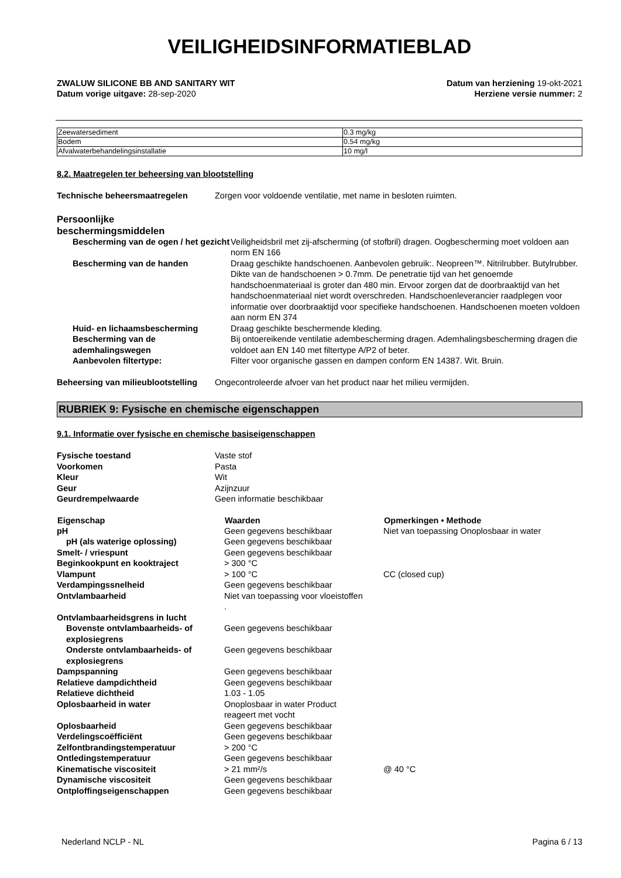VEILIGHEIDSINFORMATIEBLAD
ZWALUW SILICONE BB AND SANITARY WIT Datum van herziening 19-okt-2021
Datum vorige uitgave: 28-sep-2020 Herziene versie nummer: 2
| Zeewatersediment | 0.3 mg/kg |
| Bodem | 0.54 mg/kg |
| Afvalwaterbehandelingsinstallatie | 10 mg/l |
8.2. Maatregelen ter beheersing van blootstelling
| Technische beheersmaatregelen | Zorgen voor voldoende ventilatie, met name in besloten ruimten. |
Persoonlijke
beschermingsmiddelen
| Bescherming van de ogen / het gezicht | Veiligheidsbril met zij-afscherming (of stofbril) dragen. Oogbescherming moet voldoen aan norm EN 166 |
| Bescherming van de handen | Draag geschikte handschoenen. Aanbevolen gebruik:. Neopreen™. Nitrilrubber. Butylrubber. Dikte van de handschoenen > 0.7mm. De penetratie tijd van het genoemde handschoenmateriaal is groter dan 480 min. Ervoor zorgen dat de doorbraaktijd van het handschoenmateriaal niet wordt overschreden. Handschoenleverancier raadplegen voor informatie over doorbraaktijd voor specifieke handschoenen. Handschoenen moeten voldoen aan norm EN 374 |
| Huid- en lichaamsbescherming | Draag geschikte beschermende kleding. |
| Bescherming van de ademhalingswegen | Bij ontoereikende ventilatie adembescherming dragen. Ademhalingsbescherming dragen die voldoet aan EN 140 met filtertype A/P2 of beter. |
| Aanbevolen filtertype: | Filter voor organische gassen en dampen conform EN 14387. Wit. Bruin. |
| Beheersing van milieublootstelling | Ongecontroleerde afvoer van het product naar het milieu vermijden. |
RUBRIEK 9: Fysische en chemische eigenschappen
9.1. Informatie over fysische en chemische basiseigenschappen
| Fysische toestand | Vaste stof |
| Voorkomen | Pasta |
| Kleur | Wit |
| Geur | Azijnzuur |
| Geurdrempelwaarde | Geen informatie beschikbaar |
| Eigenschap | Waarden | Opmerkingen • Methode |
| --- | --- | --- |
| pH | Geen gegevens beschikbaar | Niet van toepassing Onoplosbaar in water |
| pH (als waterige oplossing) | Geen gegevens beschikbaar | |
| Smelt- / vriespunt | Geen gegevens beschikbaar | |
| Beginkookpunt en kooktraject | > 300 °C | |
| Vlampunt | > 100 °C | CC (closed cup) |
| Verdampingssnelheid | Geen gegevens beschikbaar | |
| Ontvlambaarheid | Niet van toepassing voor vloeistoffen . | |
| Ontvlambaarheidsgrens in lucht | | |
| Bovenste ontvlambaarheids- of explosiegrens | Geen gegevens beschikbaar | |
| Onderste ontvlambaarheids- of explosiegrens | Geen gegevens beschikbaar | |
| Dampspanning | Geen gegevens beschikbaar | |
| Relatieve dampdichtheid | Geen gegevens beschikbaar | |
| Relatieve dichtheid | 1.03 - 1.05 | |
| Oplosbaarheid in water | Onoplosbaar in water Product reageert met vocht | |
| Oplosbaarheid | Geen gegevens beschikbaar | |
| Verdelingscoëfficiënt | Geen gegevens beschikbaar | |
| Zelfontbrandingstemperatuur | > 200 °C | |
| Ontledingstemperatuur | Geen gegevens beschikbaar | |
| Kinematische viscositeit | > 21 mm²/s | @ 40 °C |
| Dynamische viscositeit | Geen gegevens beschikbaar | |
| Ontploffingseigenschappen | Geen gegevens beschikbaar | |
Nederland NCLP - NL Pagina 6 / 13